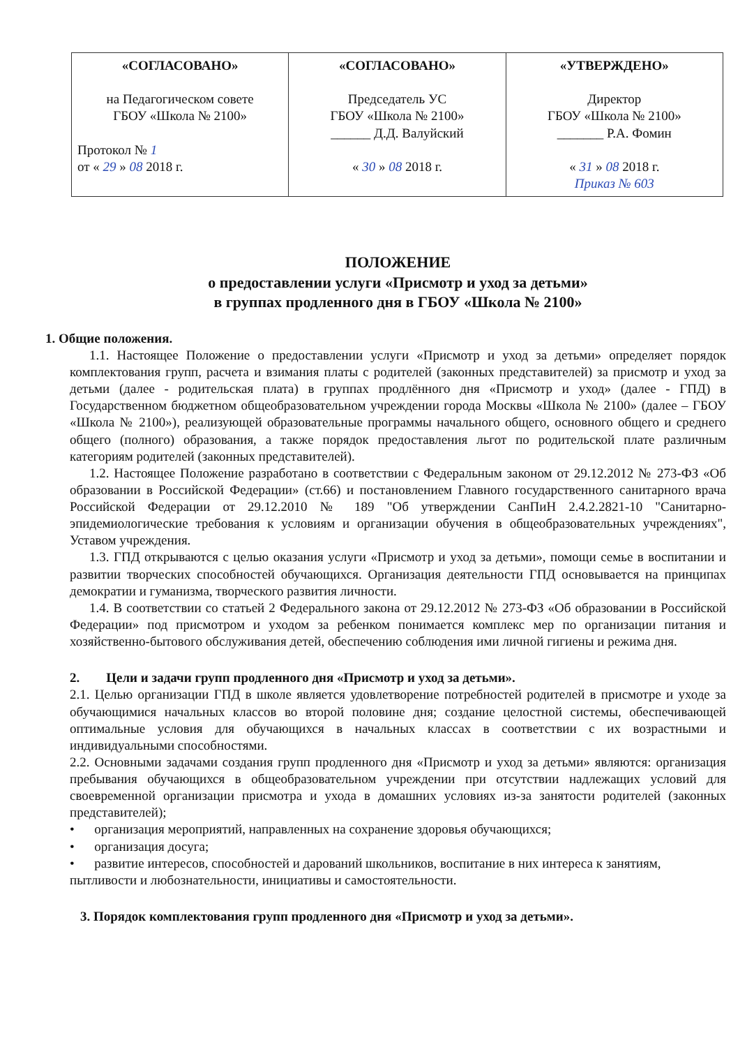| «СОГЛАСОВАНО» на Педагогическом совете ГБОУ «Школа № 2100» Протокол № 1 от « 29 » 08 2018 г. | «СОГЛАСОВАНО» Председатель УС ГБОУ «Школа № 2100» ______ Д.Д. Валуйский « 30 » 08 2018 г. | «УТВЕРЖДЕНО» Директор ГБОУ «Школа № 2100» _______ Р.А. Фомин « 31 » 08 2018 г. Приказ № 603 |
ПОЛОЖЕНИЕ
о предоставлении услуги «Присмотр и уход за детьми»
в группах продленного дня в ГБОУ «Школа № 2100»
1. Общие положения.
1.1. Настоящее Положение о предоставлении услуги «Присмотр и уход за детьми» определяет порядок комплектования групп, расчета и взимания платы с родителей (законных представителей) за присмотр и уход за детьми (далее - родительская плата) в группах продлённого дня «Присмотр и уход» (далее - ГПД) в Государственном бюджетном общеобразовательном учреждении города Москвы «Школа № 2100» (далее – ГБОУ «Школа № 2100»), реализующей образовательные программы начального общего, основного общего и среднего общего (полного) образования, а также порядок предоставления льгот по родительской плате различным категориям родителей (законных представителей).
1.2. Настоящее Положение разработано в соответствии с Федеральным законом от 29.12.2012 № 273-ФЗ «Об образовании в Российской Федерации» (ст.66) и постановлением Главного государственного санитарного врача Российской Федерации от 29.12.2010 № 189 "Об утверждении СанПиН 2.4.2.2821-10 "Санитарно-эпидемиологические требования к условиям и организации обучения в общеобразовательных учреждениях", Уставом учреждения.
1.3. ГПД открываются с целью оказания услуги «Присмотр и уход за детьми», помощи семье в воспитании и развитии творческих способностей обучающихся. Организация деятельности ГПД основывается на принципах демократии и гуманизма, творческого развития личности.
1.4. В соответствии со статьей 2 Федерального закона от 29.12.2012 № 273-ФЗ «Об образовании в Российской Федерации» под присмотром и уходом за ребенком понимается комплекс мер по организации питания и хозяйственно-бытового обслуживания детей, обеспечению соблюдения ими личной гигиены и режима дня.
2. Цели и задачи групп продленного дня «Присмотр и уход за детьми».
2.1. Целью организации ГПД в школе является удовлетворение потребностей родителей в присмотре и уходе за обучающимися начальных классов во второй половине дня; создание целостной системы, обеспечивающей оптимальные условия для обучающихся в начальных классах в соответствии с их возрастными и индивидуальными способностями.
2.2. Основными задачами создания групп продленного дня «Присмотр и уход за детьми» являются: организация пребывания обучающихся в общеобразовательном учреждении при отсутствии надлежащих условий для своевременной организации присмотра и ухода в домашних условиях из-за занятости родителей (законных представителей);
• организация мероприятий, направленных на сохранение здоровья обучающихся;
• организация досуга;
• развитие интересов, способностей и дарований школьников, воспитание в них интереса к занятиям, пытливости и любознательности, инициативы и самостоятельности.
3. Порядок комплектования групп продленного дня «Присмотр и уход за детьми».